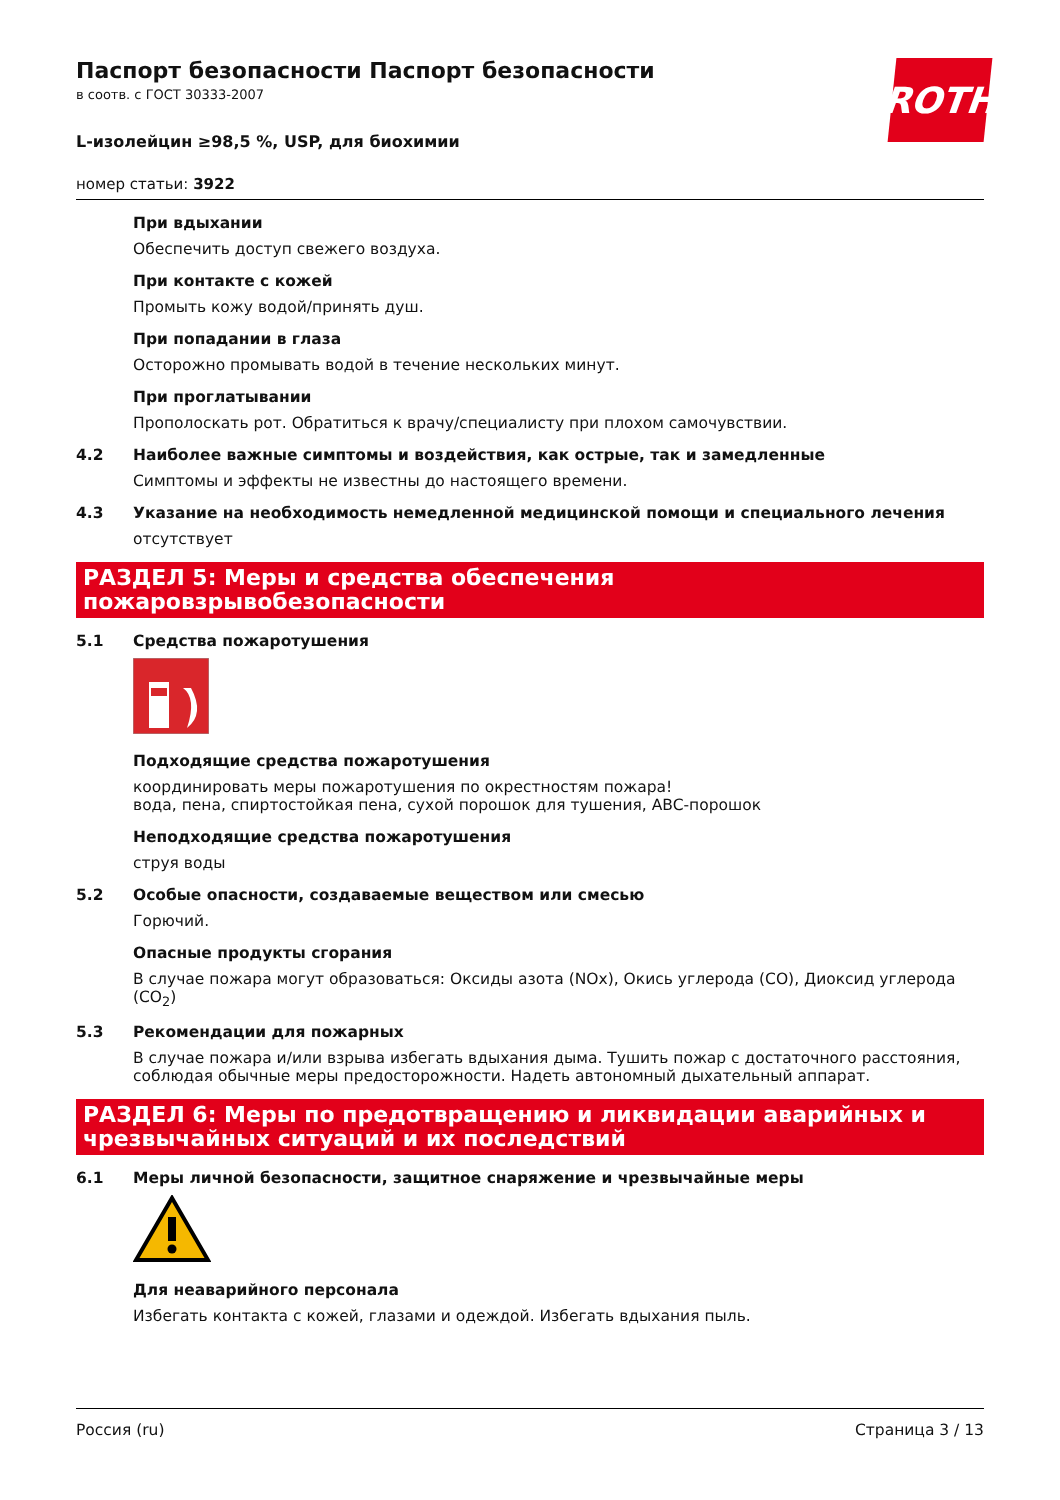ROTH
Паспорт безопасности Паспорт безопасности
в соотв. с ГОСТ 30333-2007
L-изолейцин ≥98,5 %, USP, для биохимии
номер статьи: 3922
При вдыхании
Обеспечить доступ свежего воздуха.
При контакте с кожей
Промыть кожу водой/принять душ.
При попадании в глаза
Осторожно промывать водой в течение нескольких минут.
При проглатывании
Прополоскать рот. Обратиться к врачу/специалисту при плохом самочувствии.
4.2 Наиболее важные симптомы и воздействия, как острые, так и замедленные
Симптомы и эффекты не известны до настоящего времени.
4.3 Указание на необходимость немедленной медицинской помощи и специального лечения
отсутствует
РАЗДЕЛ 5: Меры и средства обеспечения пожаровзрывобезопасности
5.1 Средства пожаротушения
Подходящие средства пожаротушения
координировать меры пожаротушения по окрестностям пожара!
вода, пена, спиртостойкая пена, сухой порошок для тушения, ABC-порошок
Неподходящие средства пожаротушения
струя воды
5.2 Особые опасности, создаваемые веществом или смесью
Горючий.
Опасные продукты сгорания
В случае пожара могут образоваться: Оксиды азота (NOx), Окись углерода (CO), Диоксид углерода (CO<sub>2</sub>)
5.3 Рекомендации для пожарных
В случае пожара и/или взрыва избегать вдыхания дыма. Тушить пожар с достаточного расстояния, соблюдая обычные меры предосторожности. Надеть автономный дыхательный аппарат.
РАЗДЕЛ 6: Меры по предотвращению и ликвидации аварийных и чрезвычайных ситуаций и их последствий
6.1 Меры личной безопасности, защитное снаряжение и чрезвычайные меры
Для неаварийного персонала
Избегать контакта с кожей, глазами и одеждой. Избегать вдыхания пыль.
Россия (ru) Страница 3 / 13